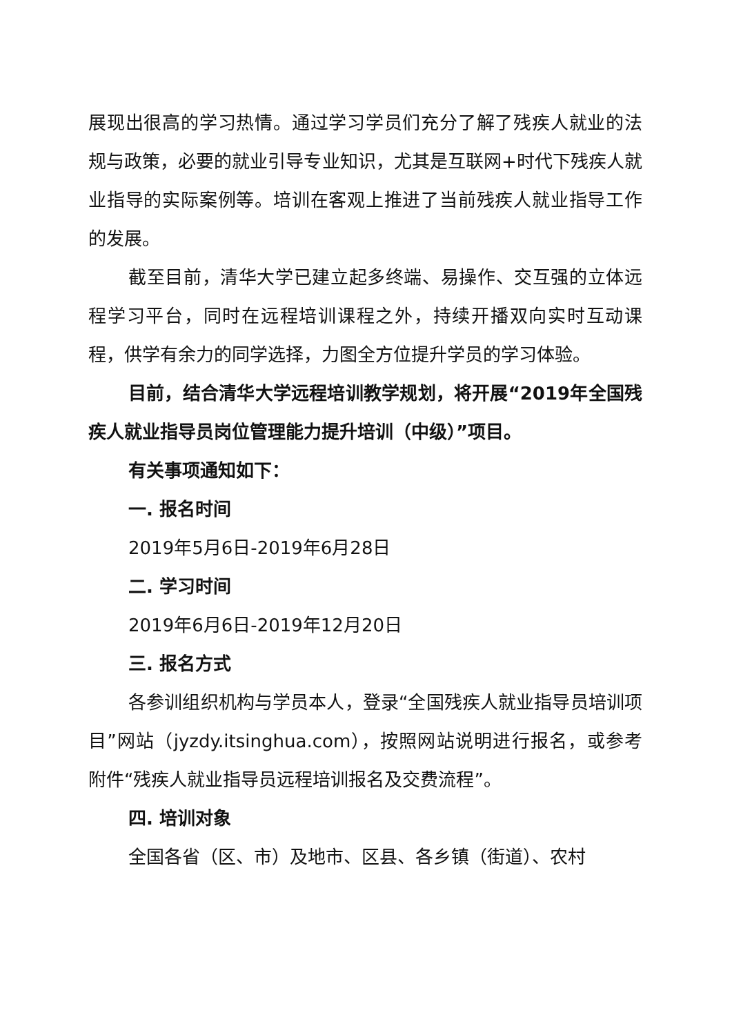展现出很高的学习热情。通过学习学员们充分了解了残疾人就业的法规与政策，必要的就业引导专业知识，尤其是互联网+时代下残疾人就业指导的实际案例等。培训在客观上推进了当前残疾人就业指导工作的发展。
截至目前，清华大学已建立起多终端、易操作、交互强的立体远程学习平台，同时在远程培训课程之外，持续开播双向实时互动课程，供学有余力的同学选择，力图全方位提升学员的学习体验。
目前，结合清华大学远程培训教学规划，将开展“2019年全国残疾人就业指导员岗位管理能力提升培训（中级）”项目。
有关事项通知如下：
一. 报名时间
2019年5月6日-2019年6月28日
二. 学习时间
2019年6月6日-2019年12月20日
三. 报名方式
各参训组织机构与学员本人，登录“全国残疾人就业指导员培训项目”网站（jyzdy.itsinghua.com），按照网站说明进行报名，或参考附件“残疾人就业指导员远程培训报名及交费流程”。
四. 培训对象
全国各省（区、市）及地市、区县、各乡镇（街道）、农村